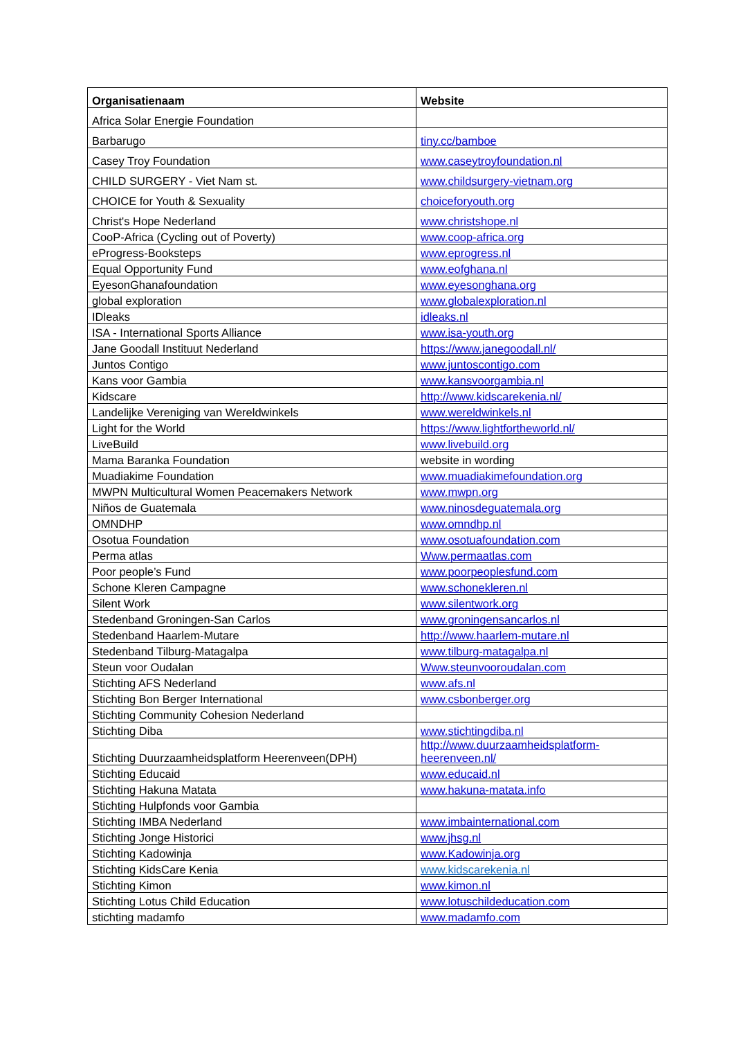| Organisatienaam | Website |
| --- | --- |
| Africa Solar Energie Foundation | |
| Barbarugo | tiny.cc/bamboe |
| Casey Troy Foundation | www.caseytroyfoundation.nl |
| CHILD SURGERY - Viet Nam st. | www.childsurgery-vietnam.org |
| CHOICE for Youth & Sexuality | choiceforyouth.org |
| Christ's Hope Nederland | www.christshope.nl |
| CooP-Africa (Cycling out of Poverty) | www.coop-africa.org |
| eProgress-Booksteps | www.eprogress.nl |
| Equal Opportunity Fund | www.eofghana.nl |
| EyesonGhanafoundation | www.eyesonghana.org |
| global exploration | www.globalexploration.nl |
| IDleaks | idleaks.nl |
| ISA - International Sports Alliance | www.isa-youth.org |
| Jane Goodall Instituut Nederland | https://www.janegoodall.nl/ |
| Juntos Contigo | www.juntoscontigo.com |
| Kans voor Gambia | www.kansvoorgambia.nl |
| Kidscare | http://www.kidscarekenia.nl/ |
| Landelijke Vereniging van Wereldwinkels | www.wereldwinkels.nl |
| Light for the World | https://www.lightfortheworld.nl/ |
| LiveBuild | www.livebuild.org |
| Mama Baranka Foundation | website in wording |
| Muadiakime Foundation | www.muadiakimefoundation.org |
| MWPN Multicultural Women Peacemakers Network | www.mwpn.org |
| Niños de Guatemala | www.ninosdeguatemala.org |
| OMNDHP | www.omndhp.nl |
| Osotua Foundation | www.osotuafoundation.com |
| Perma atlas | Www.permaatlas.com |
| Poor people’s Fund | www.poorpeoplesfund.com |
| Schone Kleren Campagne | www.schonekleren.nl |
| Silent Work | www.silentwork.org |
| Stedenband Groningen-San Carlos | www.groningensancarlos.nl |
| Stedenband Haarlem-Mutare | http://www.haarlem-mutare.nl |
| Stedenband Tilburg-Matagalpa | www.tilburg-matagalpa.nl |
| Steun voor Oudalan | Www.steunvooroudalan.com |
| Stichting AFS Nederland | www.afs.nl |
| Stichting Bon Berger International | www.csbonberger.org |
| Stichting Community Cohesion Nederland | |
| Stichting Diba | www.stichtingdiba.nl |
| Stichting Duurzaamheidsplatform Heerenveen(DPH) | http://www.duurzaamheidsplatform-heerenveen.nl/ |
| Stichting Educaid | www.educaid.nl |
| Stichting Hakuna Matata | www.hakuna-matata.info |
| Stichting Hulpfonds voor Gambia | |
| Stichting IMBA Nederland | www.imbainternational.com |
| Stichting Jonge Historici | www.jhsg.nl |
| Stichting Kadowinja | www.Kadowinja.org |
| Stichting KidsCare Kenia | www.kidscarekenia.nl |
| Stichting Kimon | www.kimon.nl |
| Stichting Lotus Child Education | www.lotuschildeducation.com |
| stichting madamfo | www.madamfo.com |